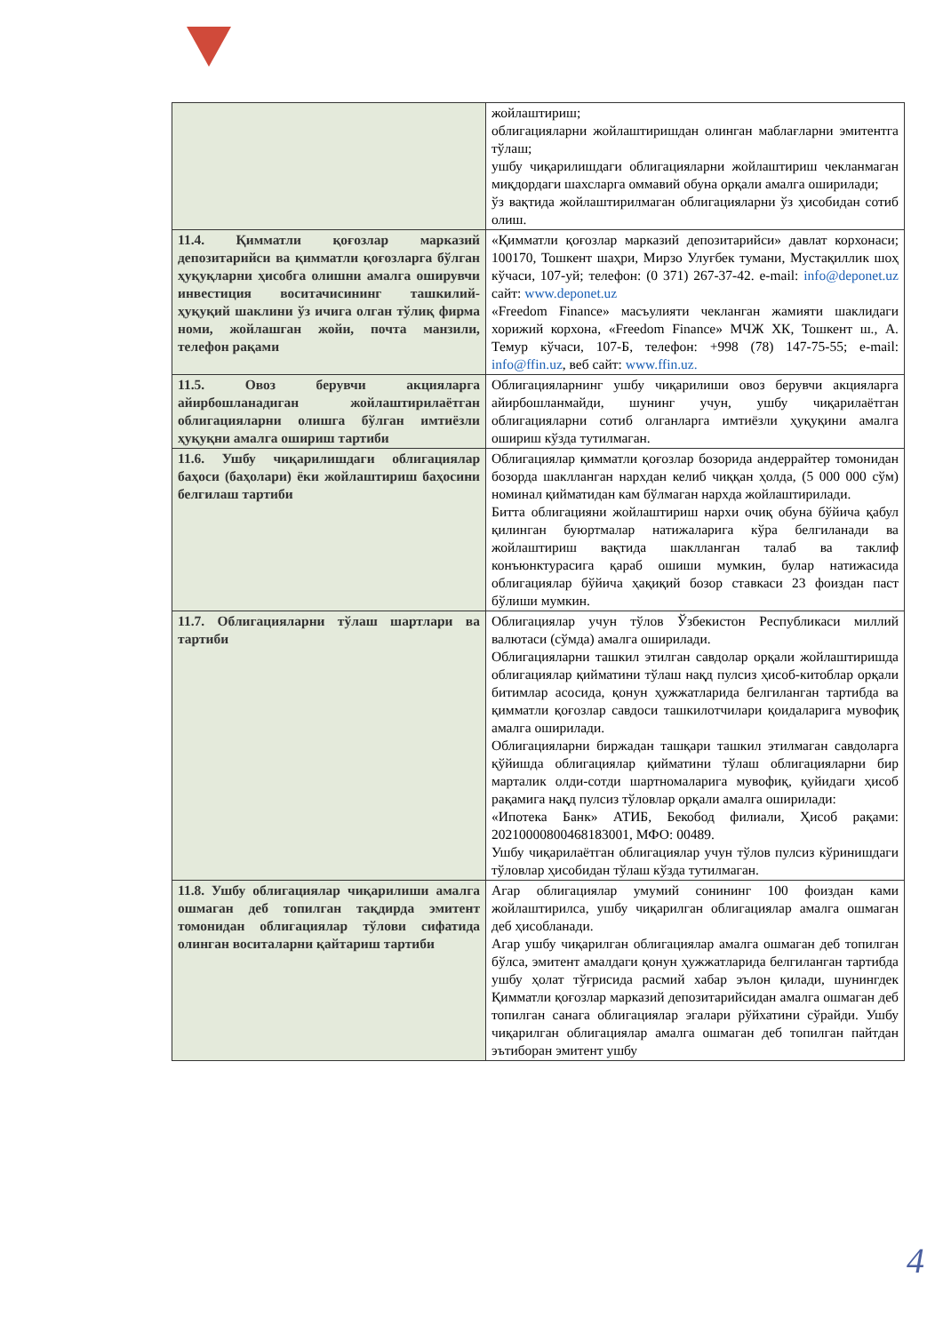| | жойлаштириш; облигацияларни жойлаштиришдан олинган маблағларни эмитентга тўлаш; ушбу чиқарилишдаги облигацияларни жойлаштириш чекланмаган миқдордаги шахсларга оммавий обуна орқали амалга оширилади; ўз вақтида жойлаштирилмаган облигацияларни ўз ҳисобидан сотиб олиш. |
| 11.4. Қимматли қоғозлар марказий депозитарийси ва қимматли қоғозларга бўлган ҳуқуқларни ҳисобга олишни амалга оширувчи инвестиция воситачисининг ташкилий-ҳуқуқий шаклини ўз ичига олган тўлиқ фирма номи, жойлашган жойи, почта манзили, телефон рақами | «Қимматли қоғозлар марказий депозитарийси» давлат корхонаси; 100170, Тошкент шаҳри, Мирзо Улуғбек тумани, Мустақиллик шоҳ кўчаси, 107-уй; телефон: (0 371) 267-37-42. e-mail: info@deponet.uz сайт: www.deponet.uz «Freedom Finance» масъулияти чекланган жамияти шаклидаги хорижий корхона, «Freedom Finance» МЧЖ ХК, Тошкент ш., А. Темур кўчаси, 107-Б, телефон: +998 (78) 147-75-55; e-mail: info@ffin.uz , веб сайт: www.ffin.uz. |
| 11.5. Овоз берувчи акцияларга айирбошланадиган жойлаштирилаётган облигацияларни олишга бўлган имтиёзли ҳуқуқни амалга ошириш тартиби | Облигацияларнинг ушбу чиқарилиши овоз берувчи акцияларга айирбошланмайди, шунинг учун, ушбу чиқарилаётган облигацияларни сотиб олганларга имтиёзли ҳуқуқини амалга ошириш кўзда тутилмаган. |
| 11.6. Ушбу чиқарилишдаги облигациялар баҳоси (баҳолари) ёки жойлаштириш баҳосини белгилаш тартиби | Облигациялар қимматли қоғозлар бозорида андеррайтер томонидан бозорда шаклланган нархдан келиб чиққан ҳолда, (5 000 000 сўм) номинал қийматидан кам бўлмаган нархда жойлаштирилади. Битта облигацияни жойлаштириш нархи очиқ обуна бўйича қабул қилинган буюртмалар натижаларига кўра белгиланади ва жойлаштириш вақтида шаклланган талаб ва таклиф конъюнктурасига қараб ошиши мумкин, булар натижасида облигациялар бўйича ҳақиқий бозор ставкаси 23 фоиздан паст бўлиши мумкин. |
| 11.7. Облигацияларни тўлаш шартлари ва тартиби | Облигациялар учун тўлов Ўзбекистон Республикаси миллий валютаси (сўмда) амалга оширилади. Облигацияларни ташкил этилган савдолар орқали жойлаштиришда облигациялар қийматини тўлаш нақд пулсиз ҳисоб-китоблар орқали битимлар асосида, қонун ҳужжатларида белгиланган тартибда ва қимматли қоғозлар савдоси ташкилотчилари қоидаларига мувофиқ амалга оширилади. Облигацияларни биржадан ташқари ташкил этилмаган савдоларга қўйишда облигациялар қийматини тўлаш облигацияларни бир марталик олди-сотди шартномаларига мувофиқ, қуйидаги ҳисоб рақамига нақд пулсиз тўловлар орқали амалга оширилади: «Ипотека Банк» АТИБ, Бекобод филиали, Ҳисоб рақами: 20210000800468183001, МФО: 00489. Ушбу чиқарилаётган облигациялар учун тўлов пулсиз кўринишдаги тўловлар ҳисобидан тўлаш кўзда тутилмаган. |
| 11.8. Ушбу облигациялар чиқарилиши амалга ошмаган деб топилган тақдирда эмитент томонидан облигациялар тўлови сифатида олинган воситаларни қайтариш тартиби | Агар облигациялар умумий сонининг 100 фоиздан ками жойлаштирилса, ушбу чиқарилган облигациялар амалга ошмаган деб ҳисобланади. Агар ушбу чиқарилган облигациялар амалга ошмаган деб топилган бўлса, эмитент амалдаги қонун ҳужжатларида белгиланган тартибда ушбу ҳолат тўғрисида расмий хабар эълон қилади, шунингдек Қимматли қоғозлар марказий депозитарийсидан амалга ошмаган деб топилган санага облигациялар эгалари рўйхатини сўрайди. Ушбу чиқарилган облигациялар амалга ошмаган деб топилган пайтдан эътиборан эмитент ушбу |
4